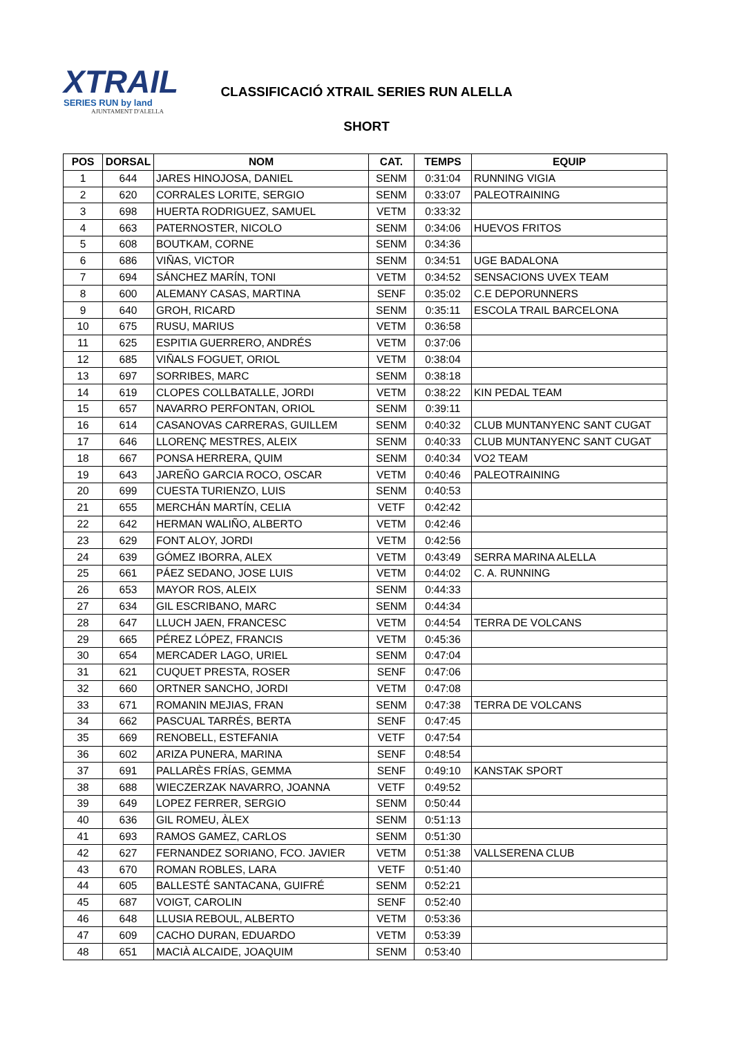XTRAIL
SERIES RUN by land
AJUNTAMENT D'ALELLA
CLASSIFICACIÓ XTRAIL SERIES RUN ALELLA
SHORT
| POS | DORSAL | NOM | CAT. | TEMPS | EQUIP |
| --- | --- | --- | --- | --- | --- |
| 1 | 644 | JARES HINOJOSA, DANIEL | SENM | 0:31:04 | RUNNING VIGIA |
| 2 | 620 | CORRALES LORITE, SERGIO | SENM | 0:33:07 | PALEOTRAINING |
| 3 | 698 | HUERTA RODRIGUEZ, SAMUEL | VETM | 0:33:32 | |
| 4 | 663 | PATERNOSTER, NICOLO | SENM | 0:34:06 | HUEVOS FRITOS |
| 5 | 608 | BOUTKAM, CORNE | SENM | 0:34:36 | |
| 6 | 686 | VIÑAS, VICTOR | SENM | 0:34:51 | UGE BADALONA |
| 7 | 694 | SÁNCHEZ MARÍN, TONI | VETM | 0:34:52 | SENSACIONS UVEX TEAM |
| 8 | 600 | ALEMANY CASAS, MARTINA | SENF | 0:35:02 | C.E DEPORUNNERS |
| 9 | 640 | GROH, RICARD | SENM | 0:35:11 | ESCOLA TRAIL BARCELONA |
| 10 | 675 | RUSU, MARIUS | VETM | 0:36:58 | |
| 11 | 625 | ESPITIA GUERRERO, ANDRÉS | VETM | 0:37:06 | |
| 12 | 685 | VIÑALS FOGUET, ORIOL | VETM | 0:38:04 | |
| 13 | 697 | SORRIBES, MARC | SENM | 0:38:18 | |
| 14 | 619 | CLOPES COLLBATALLE, JORDI | VETM | 0:38:22 | KIN PEDAL TEAM |
| 15 | 657 | NAVARRO PERFONTAN, ORIOL | SENM | 0:39:11 | |
| 16 | 614 | CASANOVAS CARRERAS, GUILLEM | SENM | 0:40:32 | CLUB MUNTANYENC SANT CUGAT |
| 17 | 646 | LLORENÇ MESTRES, ALEIX | SENM | 0:40:33 | CLUB MUNTANYENC SANT CUGAT |
| 18 | 667 | PONSA HERRERA, QUIM | SENM | 0:40:34 | VO2 TEAM |
| 19 | 643 | JAREÑO GARCIA ROCO, OSCAR | VETM | 0:40:46 | PALEOTRAINING |
| 20 | 699 | CUESTA TURIENZO, LUIS | SENM | 0:40:53 | |
| 21 | 655 | MERCHÁN MARTÍN, CELIA | VETF | 0:42:42 | |
| 22 | 642 | HERMAN WALIÑO, ALBERTO | VETM | 0:42:46 | |
| 23 | 629 | FONT ALOY, JORDI | VETM | 0:42:56 | |
| 24 | 639 | GÓMEZ IBORRA, ALEX | VETM | 0:43:49 | SERRA MARINA ALELLA |
| 25 | 661 | PÁEZ SEDANO, JOSE LUIS | VETM | 0:44:02 | C. A. RUNNING |
| 26 | 653 | MAYOR ROS, ALEIX | SENM | 0:44:33 | |
| 27 | 634 | GIL ESCRIBANO, MARC | SENM | 0:44:34 | |
| 28 | 647 | LLUCH JAEN, FRANCESC | VETM | 0:44:54 | TERRA DE VOLCANS |
| 29 | 665 | PÉREZ LÓPEZ, FRANCIS | VETM | 0:45:36 | |
| 30 | 654 | MERCADER LAGO, URIEL | SENM | 0:47:04 | |
| 31 | 621 | CUQUET PRESTA, ROSER | SENF | 0:47:06 | |
| 32 | 660 | ORTNER SANCHO, JORDI | VETM | 0:47:08 | |
| 33 | 671 | ROMANIN MEJIAS, FRAN | SENM | 0:47:38 | TERRA DE VOLCANS |
| 34 | 662 | PASCUAL TARRÉS, BERTA | SENF | 0:47:45 | |
| 35 | 669 | RENOBELL, ESTEFANIA | VETF | 0:47:54 | |
| 36 | 602 | ARIZA PUNERA, MARINA | SENF | 0:48:54 | |
| 37 | 691 | PALLARÈS FRÍAS, GEMMA | SENF | 0:49:10 | KANSTAK SPORT |
| 38 | 688 | WIECZERZAK NAVARRO, JOANNA | VETF | 0:49:52 | |
| 39 | 649 | LOPEZ FERRER, SERGIO | SENM | 0:50:44 | |
| 40 | 636 | GIL ROMEU, ÀLEX | SENM | 0:51:13 | |
| 41 | 693 | RAMOS GAMEZ, CARLOS | SENM | 0:51:30 | |
| 42 | 627 | FERNANDEZ SORIANO, FCO. JAVIER | VETM | 0:51:38 | VALLSERENA CLUB |
| 43 | 670 | ROMAN ROBLES, LARA | VETF | 0:51:40 | |
| 44 | 605 | BALLESTÉ SANTACANA, GUIFRÉ | SENM | 0:52:21 | |
| 45 | 687 | VOIGT, CAROLIN | SENF | 0:52:40 | |
| 46 | 648 | LLUSIA REBOUL, ALBERTO | VETM | 0:53:36 | |
| 47 | 609 | CACHO DURAN, EDUARDO | VETM | 0:53:39 | |
| 48 | 651 | MACIÀ ALCAIDE, JOAQUIM | SENM | 0:53:40 | |